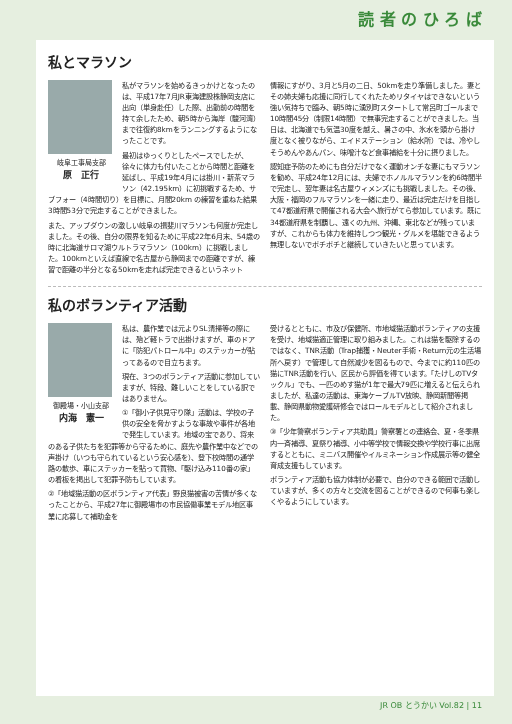読 者 の ひ ろ ば
私とマラソン
岐阜工事局支部
原　正行
私がマラソンを始めるきっかけとなったのは、平成17年7月JR東海建設株静岡支店に出向（単身赴任）した際、出勤前の時間を持て余したため、朝5時から海岸（駿河湾）まで往復約8kmをランニングするようになったことです。
最初はゆっくりとしたペースでしたが、徐々に体力も付いたことから時間と距離を延ばし、平成19年4月には掛川・新茶マラソン（42.195km）に初挑戦するため、サブフォー（4時間切り）を目標に、月間20km の練習を重ねた結果3時間53分で完走することができました。
また、アップダウンの激しい岐阜の揖斐川マラソンも何度か完走しました。その後、自分の限界を知るために平成22年6月末、54歳の時に北海道サロマ湖ウルトラマラソン（100km）に挑戦しました。100kmといえば直線で名古屋から静岡までの距離ですが、練習で距離の半分となる50kmを走れば完走できるというネット
情報にすがり、3月と5月の二日、50kmを走り準備しました。妻とその姉夫婦も応援に同行してくれたためリタイヤはできないという強い気持ちで臨み、朝5時に湧別町スタートして常呂町ゴールまで10時間45分（制限14時間）で無事完走することができました。当日は、北海道でも気温30度を越え、暑さの中、氷水を頭から掛け度となく被りながら、エイドステーション（給水所）では、冷やしそうめんやあんパン、味噌汁など食事補給を十分に摂りました。
認知症予防のためにも自分だけでなく運動オンチな妻にもマラソンを勧め、平成24年12月には、夫婦でホノルルマラソンを約6時間半で完走し、翌年妻は名古屋ウィメンズにも挑戦しました。その後、大阪・福岡のフルマラソンを一緒に走り、最近は完走だけを目指して47都道府県で開催される大会へ旅行がてら参加しています。既に34都道府県を制覇し、遠くの九州、沖縄、東北などが残っていますが、これからも体力を維持しつつ観光・グルメを堪能できるよう無理しないでポチポチと継続していきたいと思っています。
私のボランティア活動
御殿場・小山支部
内海　憲一
私は、農作業では元よりSL清掃等の際には、殆ど軽トラで出掛けますが、車のドアに「防犯パトロール中」のステッカーが貼ってあるので目立ちます。
現在、3つのボランティア活動に参加していますが、特段、難しいことをしている訳ではありません。
①「御小子供見守り隊」活動は、学校の子供の安全を脅かすような事故や事件が各地で発生しています。地域の宝であり、将来のある子供たちを犯罪等から守るために、庭先や農作業中などでの声掛け（いつも守られているという安心感を）、登下校時間の通学路の散歩、車にステッカーを貼って買物、「駆け込み110番の家」の看板を掲出して犯罪予防もしています。
②「地域猫活動の区ボランティア代表」野良猫被害の苦情が多くなったことから、平成27年に御殿場市の市民協働事業モデル地区事業に応募して補助金を
受けるとともに、市及び保健所、市地域猫活動ボランティアの支援を受け、地域猫適正管理に取り組みました。これは猫を駆除するのではなく、TNR活動（Trap捕獲・Neuter手術・Return元の生活場所へ戻す）で管理して自然減少を図るもので、今までに約110匹の猫にTNR活動を行い、区民から評価を得ています。「たけしのTVタックル」でも、一匹のめす猫が1年で最大79匹に増えると伝えられましたが、私達の活動は、東海ケーブルTV放映、静岡新聞等掲載、静岡県動物愛護研修会ではロールモデルとして紹介されました。
③「少年警察ボランティア共助員」警察署との連絡会、夏・冬季県内一斉補導、夏祭り補導、小中等学校で情報交換や学校行事に出席するとともに、ミニバス開催やイルミネーション作成展示等の健全育成支援もしています。
ボランティア活動も協力体制が必要で、自分のできる範囲で活動していますが、多くの方々と交流を図ることができるので何事も楽しくやるようにしています。
JR OB とうかい Vol.82 | 11